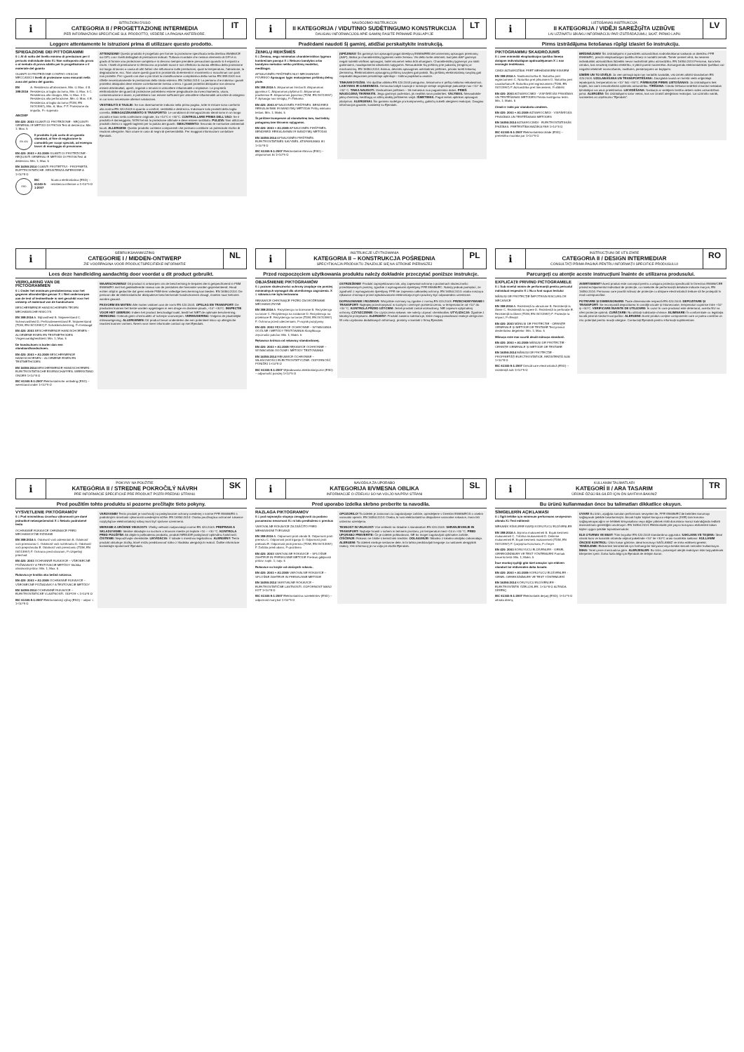i
ISTRUZIONI D'USO
CATEGORIA II / PROGETTAZIONE INTERMEDIA
PER INFORMAZIONI SPECIFICHE SUL PRODOTTO, VEDERE LA PAGINA ANTERIORE.
IT
Leggere attentamente le istruzioni prima di utilizzare questo prodotto.
SPIEGAZIONE DEI PITTOGRAMMI
0 = Al di sotto del livello minimo di prestazioni per il pericolo individuale dato X= Non sottoposto alla prova o al metodo di prova adatto per la progettazione o il materiale del guanto
GUANTI DI PROTEZIONE CONTRO I RISCHI MECCANICI I livelli di protezione sono misurati nella zona del palmo del guanto.
EN 388:2016 A. Resistenza all'abrasione, Min. 0; Max. 4 B. Resistenza al taglio da lama, Min. 0; Max. 5 C. Resistenza allo strappo, Min. 0; Max. 4 D. Resistenza alla perforazione, Min. 0; Max. 4 E. Resistenza al taglio da lama (TDM, EN ISO13997), Min. A; Max. F F. Protezione da impatto, P= superato
ABCDEF
EN 420: 2003 GUANTI DI PROTEZIONE - REQUISITI GENERALI E METODI DI PROVA Test di destrezza: Min. 1; Max. 5
EN 420
Il prodotto è più corto di un guanto standard, al fine di migliorarne la comodità per scopi speciali, ad esempio lavori di montaggio di precisione.
EN 420: 2003 + A1:2009 GUANTI DI PROTEZIONE - REQUISITI GENERALI E METODI DI PROVA Test di destrezza: Min. 1; Max. 5
EN 16350:2014 GUANTI PROTETTIVI - PROPRIETÀ ELETTROSTATICHE. RESISTENZA INFERIORE A 1×10^8 Ω
ESD
IEC 61340-5-1:2007 Scarica elettrostatica (ESD) – resistenza inferiore a 1×10^9 Ω
ATTENZIONE! Questo prodotto è progettato per fornire la protezione specificata nella direttiva 89/686/CE sui DPI, con i livelli dettagliati di prestazioni indicati. Tuttavia ricordate che nessun elemento di DPI è in grado di fornire una protezione completa e si devono sempre prendere precauzioni quando si è esposti a rischi. I livelli di prestazione si riferiscono ai prodotti nuovi e non riflettono la durata effettiva della protezione sul luogo di lavoro a causa di altri fattori che influiscono sulle prestazioni, quali la temperatura, l'abrasione, la degradazione, ecc. Non usare questi guanti in prossimità di elementi in movimento o macchinari con parti non protette. Per i guanti con due o più strati la classificazione complessiva della norma EN 388:2003 non riflette necessariamente le prestazioni dello strato esterno. EN 16350:2014: La persona che indossa i guanti protettivi dissipativi deve essere correttamente messa a terra. I guanti protettivi dissipativi non devono essere disimballati, aperti, regolati o rimossi in atmosfere infiammabili o esplosive. Le proprietà elettrostatiche dei guanti di protezione potrebbero essere pregiudicate da invecchiamento, usura, contaminazione e danni, e potrebbero non essere sufficienti per atmosfere infiammabili arricchite di ossigeno in cui sono necessarie ulteriori valutazioni.
VESTIBILITÀ E TAGLIE: Se non diversamente indicato nella prima pagina, tutte le misure sono conformi alla norma EN 420:2003 in quanto a comfort, vestibilità e destrezza. Indossare solo prodotti della taglia corretta. IMMAGAZZINAMENTO E TRASPORTO: Le condizioni di immagazzinato ideali sono in un luogo asciutto e buio nella confezione originale, tra +10°C e +30°C. CONTROLLARE PRIMA DELL'USO: Se il prodotto è danneggiato, NON fornirà la protezione ottimale e deve essere sostituito. PULIZIA: Non utilizzare prodotti chimici o oggetti taglienti per la pulizia dei guanti. SMALTIMENTO: Secondo le normative ambientali locali. ALLERGENI: Questo prodotto contiene componenti che possono costituire un potenziale rischio di reazioni allergiche. Non usare in caso di segni di ipersensibilità. Per maggiori informazioni contattare Ejendals.
i
NAUDOJIMO INSTRUKCIJA
II KATEGORIJA / VIDUTINIO SUDĖTINGUMO KONSTRUKCIJA
DAUGIAU INFORMACIJOS APIE GAMINĮ RASITE PIRMAME PUSLAPYJE
LT
Pradėdami naudoti šį gaminį, atidžiai perskaitykite instrukciją.
ŽENKLŲ REIKŠMĖS
0 = Žemiau, negu minimalus charakteristikos lygmuo konkrečiam pavojui X = Nebuvo bandytas arba bandymo metodas netiko pirštinių modeliui, medžiagai.
APSAUGINĖS PIRŠTINĖS NUO MECHANINIO POVEIKIO Apsaugos lygis matuojamas pirštinių delnų plote.
EN 388:2016 A. Atsparumas trinčiai B. Atsparumas įpjovimui C. Atsparumas plyšimui D. Atsparumas pradūrimui E. Atsparumas įpjovimui (TDM, EN ISO13997) F. Apsauga nuo smūgių, P=Tinkama
EN 420: 2003 APSAUGINĖS PIRŠTINĖS. BENDRIEJI REIKALAVIMAI IR BANDYMŲ METODAI Pirštų miklumo testas: Min. 1; Maks. 5
Ši pirštinė trumpesnė už standartinę tam, kad teiktų patogumą tam tikromis sąlygomis.
EN 420: 2003 + A1:2009 APSAUGINĖS PIRŠTINĖS. BENDRIEJI REIKALAVIMAI IR BANDYMŲ METODAI
EN 16350:2014 APSAUGINĖS PIRŠTINĖS. ELEKTROSTATINĖS SAVYBĖS. ATSPARUMAS IKI 1×10^8 Ω
IEC 61340-5-1:2007 Elektrostatinė iškrova (ESD) – atsparumas iki 1×10^9 Ω
ĮSPĖJIMAS! Šis gaminys turi apsaugoti pagal direktyvą 89/686/EEB dėl asmeninių apsaugos priemonių (AAP), tiksliai jo charakteristikų lygmenis rasite žemiau. Vis dėlto turite atsiminti, kad joks AAP gaminys negali suteikti visiškos apsaugos, todėl visuomet reikia būti atsargiam. Charakteristikų lygmenys yra skirti gaminiams, naudojamiems idealiomis sąlygomis. Nenaudokite šių pirštinių prie judančių įrenginių ar mechanizmų. EN 16350:2014: Asmuo, dėvintis apsaugines antistatines pirštines, privalo turėti tinkamą įžeminimą. Elektrostatinės apsauginių pirštinių savybės gali pakisti. Šių pirštinių elektrostatinių savybių gali nepakakti deguonies prisotintoje aplinkoje – būtina papildoma analizė.
TINKAMI DYDŽIAI. Visi dydžiai atitinka EN 420:2003 patogumo, tinkamumo ir pirštų miklumo reikalavimus. LAIKYMAS IR GABENIMAS. Geriausia laikyti sausoje ir tamsioje vietoje originalioje pakuotėje nuo +10° iki +30° C. TINKA NAUDOTI. Vienkartines pirštines – 36 mėnesius nuo pagaminimo datos. PRIEŠ NAUDOJIMĄ TIKRINKITE. Jeigu gaminys pažeistas, jis neatliks savo paskirties. VALYMAS. Nenaudokite jokių cheminių medžiagų ar aštrių daiktų pirštinėms valyti. IŠMETIMAS. Pagal vietos aplinkos apsaugos įstatymus. ALERGENAI. Šio gaminio sudėtyje yra komponentų, galinčių sukelti alergines reakcijas. Daugiau informacijos gausite, susisiekę su Ejendals.
i
LIETOŠANAS INSTRUKCIJA
II KATEGORIJA / VIDĒJI SAREŽĢĪTA UZBŪVE
LAI UZZINĀTU SĪKĀKU INFORMĀCIJU PAR IZSTRĀDĀJUMU, SKAT. PIRMO LAPU
LV
Pirms izstrādājuma lietošanas rūpīgi izlasiet šo instrukciju.
PIKTOGRAMMU SKAIDROJUMS
0 = zem minimālā ekspluatācijas īpašību līmeņa dotajam individuālajam apdraudējumam X = nav iesniegts testēšanai.
CIMDI AIZSARDZĪBAI PRET MEHĀNISKIEM RISKIEM
EN 388:2016 A. Nodilumizturība B. Noturība pret iegriezumiem C. Noturība pret plīsumiem D. Noturība pret caurduršanu E. Noturība pret iegriezumiem (TDM, EN ISO13997) F. Aizsardzība pret triecieniem, P=Atbilst
EN 420: 2003 AIZSARGCIMDI - VISPĀRĪGĀS PRASĪBAS UN TESTĒŠANAS METODES Pirkstu kustīguma tests: Min. 1; Maks. 5
Cimdi ir īsāki par standarta cimdiem.
EN 420: 2003 + A1:2009 AIZSARGCIMDI - VISPĀRĪGĀS PRASĪBAS UN TESTĒŠANAS METODES
EN 16350:2014 AIZSARGCIMDI - ELEKTROSTATISKĀS ĪPAŠĪBAS. PRETESTĪBA MAZĀKA PAR 1×10^8 Ω
IEC 61340-5-1:2007 Elektrostatiskā izlāde (ESD) – pretestība mazāka par 1×10^9 Ω
BRĪDINĀJUMS! Šis izstrādājums ir paredzēts aizsardzības nodrošināšanai saskaņā ar direktīvu PPE 89/686/EC, precīzi ekspluatācijas īpašību līmeņi ir norādīti zemāk. Tomēr ņemiet vērā, ka neviens individuālās aizsardzības līdzeklis nevar nodrošināt pilnu aizsardzību. EN 16350:2014 Personai, kura lieto cimdus, kas neuzkrāj statisko elektrību, ir jābūt pareizi sazemētai. Aizsargcimdu elektrostatiskās īpašības var negatīvi ietekmēt novecošanās, nodilums, piesārņojums un bojājumi.
IZMĒRI UN TO IZVĒLE: Ja vien pirmajā lapā nav norādīts savādāk, visi izmēri atbilst standartam EN 420:2003. UZGLABĀŠANA UN TRANSPORTĒŠANA: Jāuzglabā sausā un tumšā vietā oriģinālajā iepakojumā, temperatūrā no +10° līdz +30°C. PĀRBAUDE PIRMS LIETOŠANAS: Ja izstrādājums tiek bojāts, tas vairs nenodrošinās optimālo aizsardzību. TĪRĪŠANA: Cimdu tīrīšanai nedrīkst izmantot nekādas ķīmikālijas vai asus priekšmetus. LIKVIDĒŠANA: Saskaņā ar vietējiem tiesību aktiem vides aizsardzības jomā. ALERGĒNI: Šis izstrādājums satur vielas, kas var izraisīt alerģiskas reakcijas. Lai uzzinātu vairāk, sazinieties ar uzņēmumu "Ejendals".
i
GEBRUIKSAANWIJZING
CATEGORIE I / MIDDEN-ONTWERP
ZIE VOORPAGINA VOOR PRODUCTSPECIFIEKE INFORMATIE
NL
Lees deze handleiding aandachtig door voordat u dit product gebruikt.
VERKLARING VAN DE PICTOGRAMMEN
0 = Onder het minimum prestatieniveau voor het gegeven afzonderlijke gevaar X = Niet onderworpen aan de test of testmethode is niet geschikt voor het ontwerp of materiaal van de handschoen
BESCHERMENDE HANDSCHOENEN TEGEN MECHANISCHE RISICO'S
EN 388:2016 A. Slijtvastheid B. Snijweerstand C. Scheurvastheid D. Perforatieweerstand E. Snijweerstand (TDM, EN ISO13997) F. Schokbescherming, P=Geslaagd
EN 420: 2003 BESCHERMENDE HANDSCHOENEN – ALGEMENE EISEN EN TESTMETHODEN Vingervaardigheidstest: Min. 1; Max. 5
De handschoen is korter dan een standaardhandschoen.
EN 420: 2003 + A1:2009 BESCHERMENDE HANDSCHOENEN – ALGEMENE EISEN EN TESTMETHODEN
EN 16350:2014 BESCHERMENDE HANDSCHOENEN - ELEKTROSTATISCHE EIGENSCHAPPEN. WEERSTAND ONDER 1×10^8 Ω
IEC 61340-5-1:2007 Elektrostatische ontlading (ESD) – weerstand onder 1×10^9 Ω
WAARSCHUWING! Dit product is ontworpen om de bescherming te bepalen die is gespecificeerd in PBM 89/686/EG met het gedetailleerde niveau van de prestaties die hieronder worden gepresenteerd. Houd echter altijd in gedachte dat geen enkele PBM-item volledige bescherming kan bieden. EN 16350:2014: De persoon die de elektrostatische dissipatieve beschermende handschoenen draagt, moeten naar behoren worden geaard.
PASVORM EN MATEN: Alle maten voldoen aan de norm EN 420:2003. OPSLAG EN TRANSPORT: De producten kunnen het beste worden opgeslagen in een droge en donkere plaats, +10°-+30°C. INSPECTIE VOOR HET GEBRUIK: Indien het product beschadigd raakt, biedt het NIET de optimale bescherming. REINIGING: Gebruik geen chemicaliën of scherpe voorwerpen. VERWIJDERING: Volgens de plaatselijke milieuwetgeving. ALLERGENEN: Dit product bevat onderdelen die een potentieel risico op allergische reacties kunnen vormen. Neem voor meer informatie contact op met Ejendals.
i
INSTRUKCJE UŻYTKOWANIA
KATEGORIA II – KONSTRUKCJA POŚREDNIA
SPECYFIKACJA PRODUKTU ZNAJDUJE SIĘ NA STRONIE PIERWSZEJ
PL
Przed rozpoczęciem użytkowania produktu należy dokładnie przeczytać poniższe instrukcje.
OBJAŚNIENIE PIKTOGRAMÓW
0 = poziom skuteczności ochrony znajduje się poniżej minimalnych wymagań dla określonego zagrożenia. X = rękawica nie była testowana
RĘKAWICE CHRONIĄCE PRZED ZAGROŻENIAMI MECHANICZNYMI
EN 388:2016 A. Rezystencja na ścieranie B. Rezystencja na tarcie C. Rezystencja na rozdarcie D. Rezystencja na przekłucie E. Rezystencja na tarcie (TDM, EN ISO13997) F. Ochrona przed uderzeniami, P=wynik pozytywny
EN 420: 2003 RĘKAWICE OCHRONNE – WYMAGANIA OGÓLNE I METODY TESTOWANIA Klasyfikacja zręczności palców: Min. 1; Maks. 5
Rękawica krótsza od rękawicy standardowej.
EN 420: 2003 + A1:2009 RĘKAWICE OCHRONNE – WYMAGANIA OGÓLNE I METODY TESTOWANIA
EN 16350:2014 RĘKAWICE OCHRONNE – WŁAŚCIWOŚCI ELEKTROSTATYCZNE. ODPORNOŚĆ PONIŻEJ 1×10^8 Ω
IEC 61340-5-1:2007 Wyładowania elektrostatyczne (ESD) – odporność poniżej 1×10^9 Ω
OSTRZEŻENIE! Produkt zaprojektowano tak, aby zapewniał ochronę o poziomach skuteczności przedstawionych poniżej, zgodnie z wymaganiami dyrektywy PPE 89/686/EC. Należy jednak pamiętać, że zgodność z wymaganiami dyrektywy PPE nie zapewnia całkowitej ochrony. EN 16350:2014: osoba nosząca rękawice chroniące przed wyładowaniami elektrostatycznymi powinny być odpowiednio uziemione.
DOPASOWANIE I ROZMIAR: Wszystkie rozmiary są zgodne z normą EN 420:2003. PRZECHOWYWANIE I TRANSPORT: Najlepiej przechowywać w suchym i ciemnym pomieszczeniu, w temperaturze od +10° do +30 °C. KONTROLA PRZED UŻYCIEM: Jeżeli produkt został uszkodzony, NIE zapewni optymalnej ochrony. CZYSZCZENIE: Do czyszczenia rękawic nie należy używać chemikaliów. UTYLIZACJA: Zgodnie z lokalnymi przepisami. ALERGENY: Produkt zawiera substancje, które mogą powodować reakcje alergiczne. W celu uzyskania dodatkowych informacji, prosimy o kontakt z firmą Ejendals.
i
INSTRUCȚIUNI DE UTILIZARE
CATEGORIA II / DESIGN INTERMEDIAR
CONSULTAȚI PRIMA PAGINĂ PENTRU INFORMAȚII SPECIFICE PRODUSULUI
RO
Parcurgeți cu atenție aceste instrucțiuni înainte de utilizarea produsului.
EXPLICAȚII PRIVIND PICTOGRAMELE
0 = Sub nivelul minim de performanță pentru pericolul individual respectiv X = Nu a fost supus testului
MĂNUȘI DE PROTECȚIE ÎMPOTRIVA RISCURILOR MECANICE
EN 388:2016 A. Rezistență la abraziune B. Rezistență la tăiere C. Rezistență la rupere D. Rezistență la perforație E. Rezistență la tăiere (TDM, EN ISO13997) F. Protecție la impact, P=Reușit
EN 420: 2003 MĂNUȘI DE PROTECȚIE - CERINȚE GENERALE ȘI METODE DE TESTARE Test privind dexteritatea degetelor: Min. 1; Max. 5
Mănușa este mai scurtă decât mănușa standard.
EN 420: 2003 + A1:2009 MĂNUȘI DE PROTECȚIE - CERINȚE GENERALE ȘI METODE DE TESTARE
EN 16350:2014 MĂNUȘI DE PROTECȚIE - PROPRIETĂȚI ELECTROSTATICE. REZISTENȚĂ SUB 1×10^8 Ω
IEC 61340-5-1:2007 Descărcare electrostatică (ESD) – rezistență sub 1×10^9 Ω
AVERTISMENT! Acest produs este conceput pentru a asigura protecția specificată în Directiva 89/686/CEE privind echipamentul individual de protecție, cu nivelurile de performanță detaliate indicate mai jos. EN 16350:2014: Persoana care poartă mănuși de protecție cu disipare electrostatică trebuie să fie protejată în mod corespunzător.
POTRIVIRE ȘI DIMENSIONARE: Toate dimensiunile respectă EN 420:2003. DEPOZITARE ȘI TRANSPORT: Se recomandă depozitarea în condiții uscate și întunecoase, temperaturi cuprinse între +10° și +30°C. VERIFICARE ÎNAINTE DE UTILIZARE: În cazul în care produsul este deteriorat, acesta NU va oferi protecție optimă. CURĂȚARE: Nu utilizați substanțe chimice. ELIMINARE: În conformitate cu legislația locală privind mediul înconjurător. ALERGENI: Acest produs conține componente care ar putea constitui un risc potențial pentru reacții alergice. Contactați Ejendals pentru informații suplimentare.
i
POKYNY NA POUŽITIE
KATEGÓRIA II / STREDNE POKROČILÝ NÁVRH
PRE INFORMÁCIE ŠPECIFICKÉ PRE PRODUKT POZRI PREDNÚ STRANU
SK
Pred použitím tohto produktu si pozorne prečítajte tieto pokyny.
VYSVETLENIE PIKTOGRAMOV
0 = Pod minimálnou úrovňou výkonnosti pre dané jednotlivé nebezpečenstvá X = Nebolo podrobené testu
OCHRANNÉ RUKAVICE CHRÁNIACE PRED MECHANICKÝMI RIZIKAMI
EN 388:2016 A. Odolnosť voči odreninám B. Odolnosť voči prerezaniu C. Odolnosť voči roztrhnutiu D. Odolnosť voči prepichnutiu E. Odolnosť voči prerezaniu (TDM, EN ISO13997) F. Ochrana pred nárazom, P=Úspešný priechod
EN 420: 2003 OCHRANNÉ RUKAVICE – VŠEOBECNÉ POŽIADAVKY A TESTOVACIE METÓDY Skúška obratnosti prstov: Min. 1; Max. 5
Rukavica je kratšia ako bežná rukavica.
EN 420: 2003 + A1:2009 OCHRANNÉ RUKAVICE – VŠEOBECNÉ POŽIADAVKY A TESTOVACIE METÓDY
EN 16350:2014 OCHRANNÉ RUKAVICE – ELEKTROSTATICKÉ VLASTNOSTI. ODPOR < 1×10^8 Ω
IEC 61340-5-1:2007 Elektrostatický výboj (ESD) – odpor < 1×10^9 Ω
VAROVANIE! Tento produkt je navrhnutý na poskytovanie ochrany uvedenej v norme PPE 89/686/ES s podrobnými úrovňami výkonnosti uvedenými nižšie. EN 16350:2014: Osoba používajúca ochranné rukavice rozptyľujúce elektrostatický náboj musí byť správne uzemnená.
MERANIE A URČENIE VEĽKOSTI: Všetky veľkosti zodpovedajú norme EN 420:2003. PREPRAVA A SKLADOVANIE: Ideálne skladujte na suchom a tmavom mieste pri teplote +10 – +30 °C. KONTROLA PRED POUŽITÍM: Ak dôjde k poškodeniu produktu, produkt NEBUDE poskytovať optimálnu funkčnosť. ČISTENIE: Nepoužívajte chemikálie. LIKVIDÁCIA: V súlade s miestnou legislatívou. ALERGÉNY: Tento produkt obsahuje zložky, ktoré môžu predstavovať riziko z hľadiska alergických reakcií. Ďalšie informácie kontaktujte spoločnosť Ejendals.
i
NAVODILA ZA UPORABO
KATEGORIJA II/VMESNA OBLIKA
INFORMACIJE O IZDELKU SO NA VOLJO NA PRVI STRANI
SL
Pred uporabo izdelka skrbno preberite ta navodila.
RAZLAGA PIKTOGRAMOV
0 = pod najmanjšo stopnjo zmogljivosti za podano posamezno nevarnost X= ni bilo predloženo v preskus
VAROVALNE ROKAVICE ZA ZAŠČITO PRED MEHANSKIMI TVEGANJI
EN 388:2016 A. Odpornost proti obrabi B. Odpornost proti prerezu C. Odpornost proti trganju D. Odpornost proti prebodu E. Odpornost proti prerezu (TDM, EN ISO13997) F. Zaščita pred udarci, P=pozitivno
EN 420: 2003 VAROVALNE ROKAVICE – SPLOŠNE ZAHTEVE IN PRESKUSNE METODE Preskus gibljivosti prstov: najm. 1; najv. 5
Rokavice so krajše od običajnih rokavic.
EN 420: 2003 + A1:2009 VAROVALNE ROKAVICE – SPLOŠNE ZAHTEVE IN PRESKUSNE METODE
EN 16350:2014 VAROVALNE ROKAVICE – ELEKTROSTATIČNE LASTNOSTI. ODPORNOST MANJ KOT 1×10^8 Ω
IEC 61340-5-1:2007 Elektrostatična razelektritev (ESD) – odpornost manj kot 1×10^9 Ω
OPOZORILO! Ta izdelek je zasnovan za zagotavljanje zaščite, opredeljene v Direktivi 89/686/EGS o osebni varovalni opremi. EN 16350:2014: Oseba, ki nosi elektrostatično disipativne varovalne rokavice, mora biti ustrezno ozemljena.
TESNOST IN VELIKOST: Vse velikosti so skladne s standardom EN 420:2003. SHRANJEVANJE IN TRANSPORT: Najbolje hraniti v suhem in temnem prostoru, pri temperaturi med +10 in +30 °C. PRED UPORABO PREVERITE: Če je izdelek poškodovan, NE bo mogel zagotavljati optimalne zaščite. ČIŠČENJE: Rokavic ne čistite s kemičnimi sredstvi. ODLAGANJE: Skladno z lokalno okoljsko zakonodajo. ALERGENI: Ta izdelek vsebuje sestavne dele, ki bi lahko predstavljali tveganje za nastanek alergijskih reakcij. Več informacij je na voljo pri družbi Ejendals.
i
KULLANIM TALİMATLARI
KATEGORİ II / ARA TASARIM
ÜRÜNE ÖZGÜ BİLGİLER İÇİN ÖN SAYFAYA BAKINIZ
TR
Bu ürünü kullanmadan önce bu talimatları dikkatlice okuyun.
SİMGELERİN AÇIKLAMASI
0 = İlgili tehlike için minimum performans seviyesinin altında X= Test edilmedi
MEKANİK RİSKLERE KARŞI KORUYUCU ELDİVENLER
EN 388:2016 A. Aşınma mukavemeti B. Bıçak kesmesi mukavemeti C. Yırtılma mukavemeti D. Delinme mukavemeti E. Bıçak kesmesi mukavemeti (TDM, EN ISO13997) F. Çarpışma Koruması, P=Geçer
EN 420: 2003 KORUYUCU ELDİVENLER - GENEL GEREKSİNİMLER VE TEST YÖNTEMLERİ Parmak becerisi testi: Min. 1; Maks. 5
İnce montaj işçiliği gibi özel amaçlar için eldiven standart bir eldivenden daha kısadır.
EN 420: 2003 + A1:2009 KORUYUCU ELDİVENLER - GENEL GEREKSİNİMLER VE TEST YÖNTEMLERİ
EN 16350:2014 KORUYUCU ELDİVENLER - ELEKTROSTATİK ÖZELLİKLER. 1×10^8 Ω ALTINDA DİRENÇ
IEC 61340-5-1:2007 Elektrostatik deşarj (ESD); 1×10^9 Ω altında direnç
UYARI! Bu ürün, aşağıda sunulan performans seviyeleri ile, PPE 89/686/EC'de belirtilen korumayı sağlayacak şekilde tasarlanmıştır. Ancak hiçbir kişisel koruyucu ekipmanın (KKE) tam koruma sağlayamayacağını ve tehlikeli kimyasallara veya diğer yüksek riskli durumlara maruz kalındığında tedbirli davranılması gerektiğini unutmayın. EN 16350:2014: Elektrostatik yük yayıcı koruyucu eldivenleri takan kişiler uygun şekilde topraklanmalıdır.
ELE OTURMA VE EBAT: Tüm boyutlar EN 420:2003 standardına uygundur. SAKLAMA VE TAŞIMA: İdeal olarak kuru ve karanlık ortamda orijinal paketinde +10° ile +30°C arası sıcaklıkta saklanır. KULLANIM ÖNCESİ KONTROL: Ürün hasar görürse, ideal korumayı SAĞLAMAZ ve imha edilmesi gerekir. TEMİZLEME: Eldivenleri temizlemek için herhangi bir kimyasal veya keskin kenarlı nesneler kullanmayın. İMHA: Yerel çevre mevzuatına göre. ALERJENLER: Bu ürün, potansiyel alerjik reaksiyon riski taşıyabilecek bileşenler içerir. Daha fazla bilgi için Ejendals ile iletişim kurun.